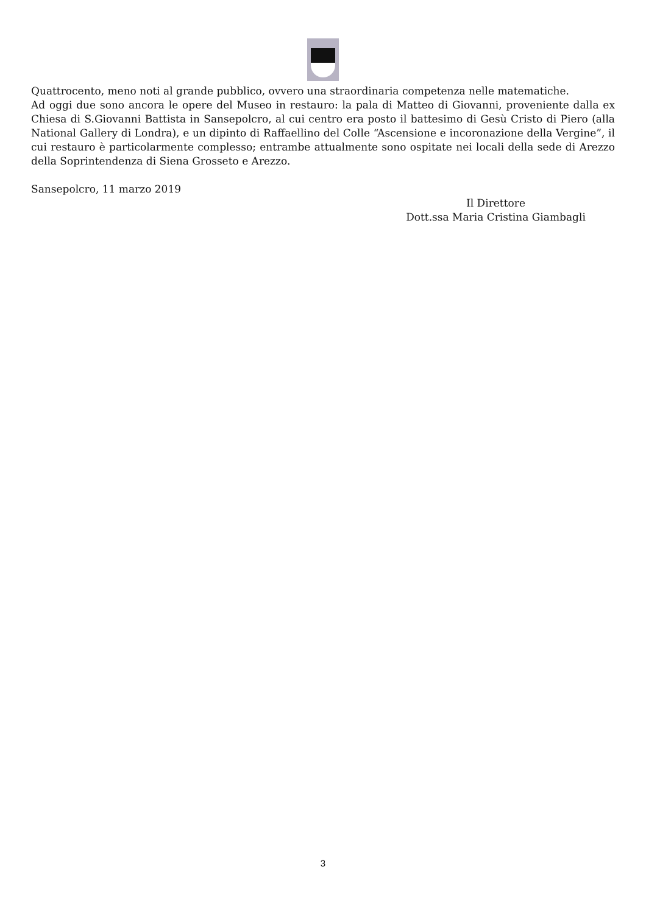Quattrocento, meno noti al grande pubblico, ovvero una straordinaria competenza nelle matematiche.
Ad oggi due sono ancora le opere del Museo in restauro: la pala di Matteo di Giovanni, proveniente dalla ex Chiesa di S.Giovanni Battista in Sansepolcro, al cui centro era posto il battesimo di Gesù Cristo di Piero (alla National Gallery di Londra), e un dipinto di Raffaellino del Colle “Ascensione e incoronazione della Vergine”, il cui restauro è particolarmente complesso; entrambe attualmente sono ospitate nei locali della sede di Arezzo della Soprintendenza di Siena Grosseto e Arezzo.
Sansepolcro, 11 marzo 2019
Il Direttore
Dott.ssa Maria Cristina Giambagli
3